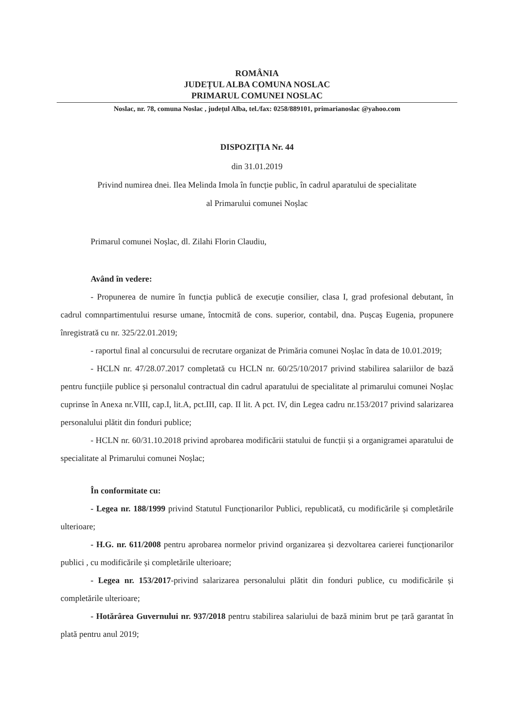ROMÂNIA
JUDEȚUL ALBA COMUNA NOSLAC
PRIMARUL COMUNEI NOSLAC
Noslac, nr. 78, comuna Noslac , județul Alba, tel./fax: 0258/889101, primarianoslac @yahoo.com
DISPOZIȚIA Nr. 44
din 31.01.2019
Privind numirea dnei. Ilea Melinda Imola în funcție public, în cadrul aparatului de specialitate
al Primarului comunei Noșlac
Primarul comunei Noșlac, dl. Zilahi Florin Claudiu,
Având în vedere:
- Propunerea de numire în funcția publică de execuție consilier, clasa I, grad profesional debutant, în cadrul comnpartimentului resurse umane, întocmită de cons. superior, contabil, dna. Pușcaș Eugenia, propunere înregistrată cu nr. 325/22.01.2019;
- raportul final al concursului de recrutare organizat de Primăria comunei Noșlac în data de 10.01.2019;
- HCLN nr. 47/28.07.2017 completată cu HCLN nr. 60/25/10/2017 privind stabilirea salariilor de bază pentru funcțiile publice și personalul contractual din cadrul aparatului de specialitate al primarului comunei Noșlac cuprinse în Anexa nr.VIII, cap.I, lit.A, pct.III, cap. II lit. A pct. IV, din Legea cadru nr.153/2017 privind salarizarea personalului plătit din fonduri publice;
- HCLN nr. 60/31.10.2018 privind aprobarea modificării statului de funcții și a organigramei aparatului de specialitate al Primarului comunei Noșlac;
În conformitate cu:
- Legea nr. 188/1999 privind Statutul Funcționarilor Publici, republicată, cu modificările și completările ulterioare;
- H.G. nr. 611/2008 pentru aprobarea normelor privind organizarea și dezvoltarea carierei funcționarilor publici , cu modificările și completările ulterioare;
- Legea nr. 153/2017-privind salarizarea personalului plătit din fonduri publice, cu modificările și completările ulterioare;
- Hotărârea Guvernului nr. 937/2018 pentru stabilirea salariului de bază minim brut pe țară garantat în plată pentru anul 2019;